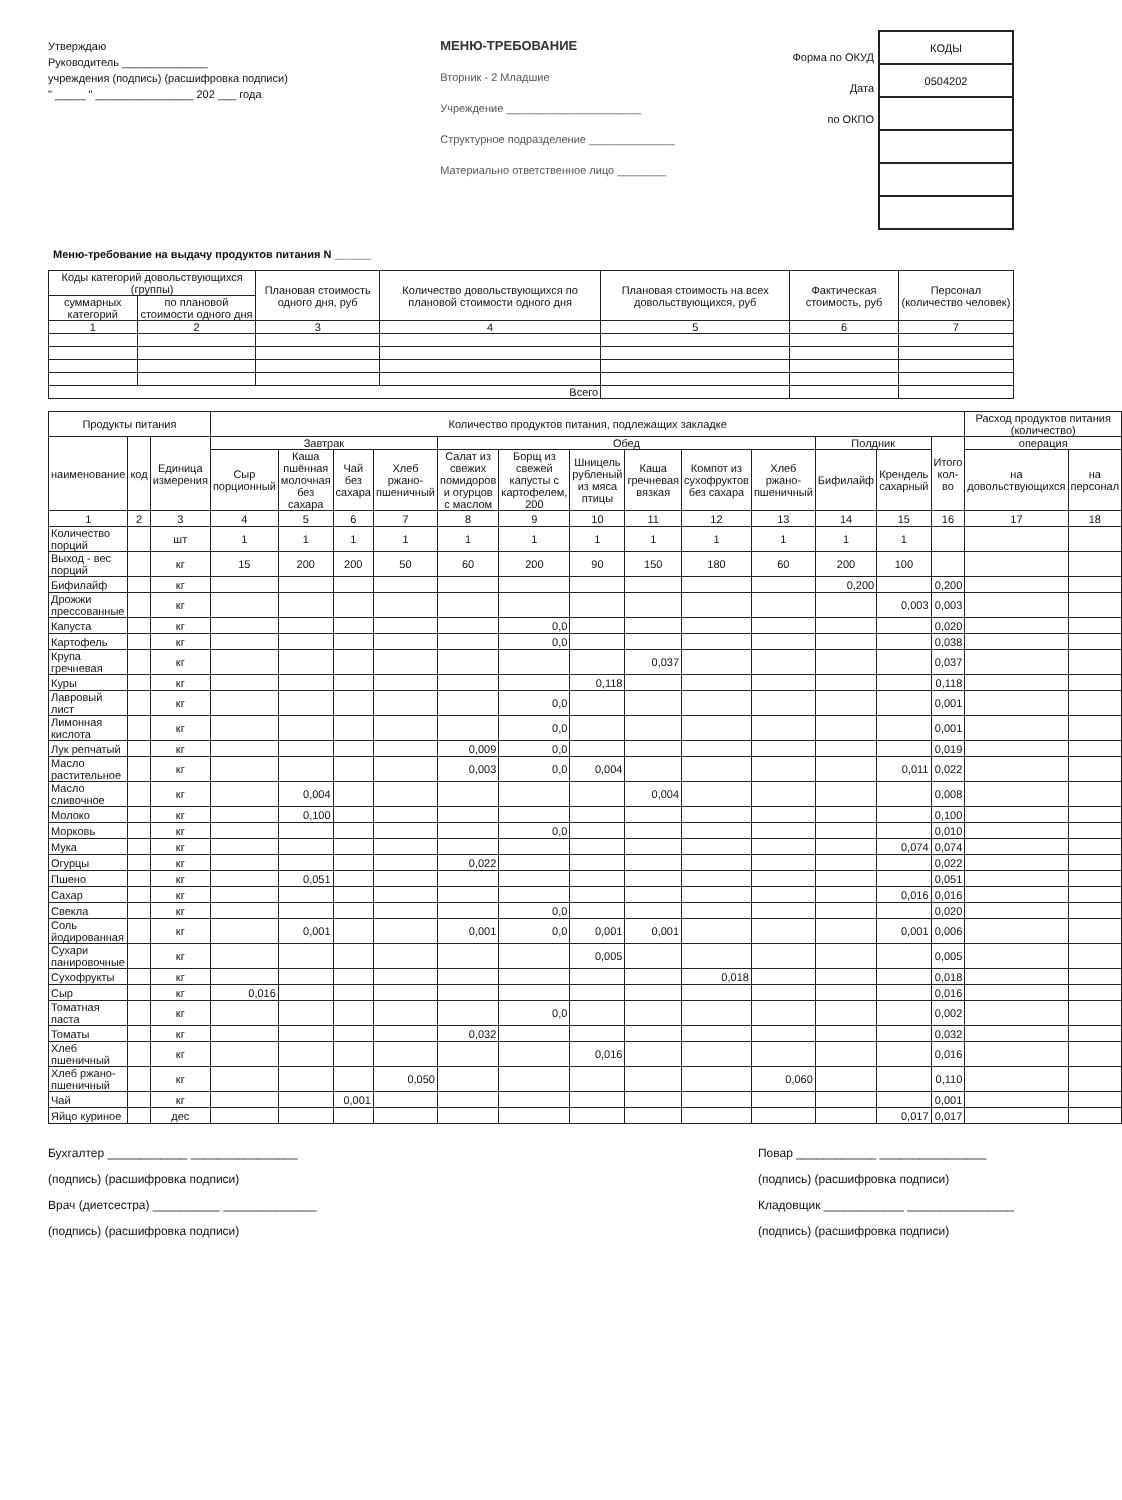Утверждаю
Руководитель ______________
учреждения (подпись) (расшифровка подписи)
" _____ " ________________ 202 ___ года
МЕНЮ-ТРЕБОВАНИЕ
Вторник - 2 Младшие
Учреждение ______________________
Структурное подразделение ______________
Материально ответственное лицо ________
Форма по ОКУД
Дата
по ОКПО
| КОДЫ |
| 0504202 |
Меню-требование на выдачу продуктов питания N ______
| Коды категорий довольствующихся (группы) | | Плановая стоимость одного дня, руб | Количество довольствующихся по плановой стоимости одного дня | Плановая стоимость на всех довольствующихся, руб | Фактическая стоимость, руб | Персонал (количество человек) |
| --- | --- | --- | --- | --- | --- | --- |
| суммарных категорий | по плановой стоимости одного дня | | | | | |
| 1 | 2 | 3 | 4 | 5 | 6 | 7 |
| Всего | | | | | | |
| Продукты питания | | | Количество продуктов питания, подлежащих закладке | | | | | | | | | | | | | Расход продуктов питания (количество) | |
| --- | --- | --- | --- | --- | --- | --- | --- | --- | --- | --- | --- | --- | --- | --- | --- | --- | --- |
| наименование | код | Единица измерения | Завтрак | | | | Обед | | | | | | Полдник | | Итого кол-во | операция | |
| | | | Сыр порционный | Каша пшённая молочная без сахара | Чай без сахара | Хлеб ржано-пшеничный | Салат из свежих помидоров и огурцов с маслом | Борщ из свежей капусты с картофелем, 200 | Шницель рубленый из мяса птицы | Каша гречневая вязкая | Компот из сухофруктов без сахара | Хлеб ржано-пшеничный | Бифилайф | Крендель сахарный | | на довольствующихся | на персонал |
| 1 | 2 | 3 | 4 | 5 | 6 | 7 | 8 | 9 | 10 | 11 | 12 | 13 | 14 | 15 | 16 | 17 | 18 |
| Количество порций | | шт | 1 | 1 | 1 | 1 | 1 | 1 | 1 | 1 | 1 | 1 | 1 | 1 | | | |
| Выход - вес порций | | кг | 15 | 200 | 200 | 50 | 60 | 200 | 90 | 150 | 180 | 60 | 200 | 100 | | | |
| Бифилайф | | кг | | | | | | | | | | | 0,200 | | 0,200 | | |
| Дрожжи прессованные | | кг | | | | | | | | | | | | 0,003 | 0,003 | | |
| Капуста | | кг | | | | | | 0,0 | | | | | | | 0,020 | | |
| Картофель | | кг | | | | | | 0,0 | | | | | | | 0,038 | | |
| Крупа гречневая | | кг | | | | | | | | 0,037 | | | | | 0,037 | | |
| Куры | | кг | | | | | | | 0,118 | | | | | | 0,118 | | |
| Лавровый лист | | кг | | | | | | 0,0 | | | | | | | 0,001 | | |
| Лимонная кислота | | кг | | | | | | 0,0 | | | | | | | 0,001 | | |
| Лук репчатый | | кг | | | | | 0,009 | 0,0 | | | | | | | 0,019 | | |
| Масло растительное | | кг | | | | | 0,003 | 0,0 | 0,004 | | | | | 0,011 | 0,022 | | |
| Масло сливочное | | кг | | 0,004 | | | | | | 0,004 | | | | | 0,008 | | |
| Молоко | | кг | | 0,100 | | | | | | | | | | | 0,100 | | |
| Морковь | | кг | | | | | | 0,0 | | | | | | | 0,010 | | |
| Мука | | кг | | | | | | | | | | | | 0,074 | 0,074 | | |
| Огурцы | | кг | | | | | 0,022 | | | | | | | | 0,022 | | |
| Пшено | | кг | | 0,051 | | | | | | | | | | | 0,051 | | |
| Сахар | | кг | | | | | | | | | | | | 0,016 | 0,016 | | |
| Свекла | | кг | | | | | | 0,0 | | | | | | | 0,020 | | |
| Соль йодированная | | кг | | 0,001 | | | 0,001 | 0,0 | 0,001 | 0,001 | | | | 0,001 | 0,006 | | |
| Сухари панировочные | | кг | | | | | | | 0,005 | | | | | | 0,005 | | |
| Сухофрукты | | кг | | | | | | | | | 0,018 | | | | 0,018 | | |
| Сыр | | кг | 0,016 | | | | | | | | | | | | 0,016 | | |
| Томатная паста | | кг | | | | | | 0,0 | | | | | | | 0,002 | | |
| Томаты | | кг | | | | | 0,032 | | | | | | | | 0,032 | | |
| Хлеб пшеничный | | кг | | | | | | | 0,016 | | | | | | 0,016 | | |
| Хлеб ржано-пшеничный | | кг | | | | 0,050 | | | | | | 0,060 | | | 0,110 | | |
| Чай | | кг | | | 0,001 | | | | | | | | | | 0,001 | | |
| Яйцо куриное | | дес | | | | | | | | | | | | 0,017 | 0,017 | | |
Бухгалтер ____________ ________________
(подпись) (расшифровка подписи)
Врач (диетсестра) __________ ______________
(подпись) (расшифровка подписи)
Повар ____________ ________________
(подпись) (расшифровка подписи)
Кладовщик ____________ ________________
(подпись) (расшифровка подписи)